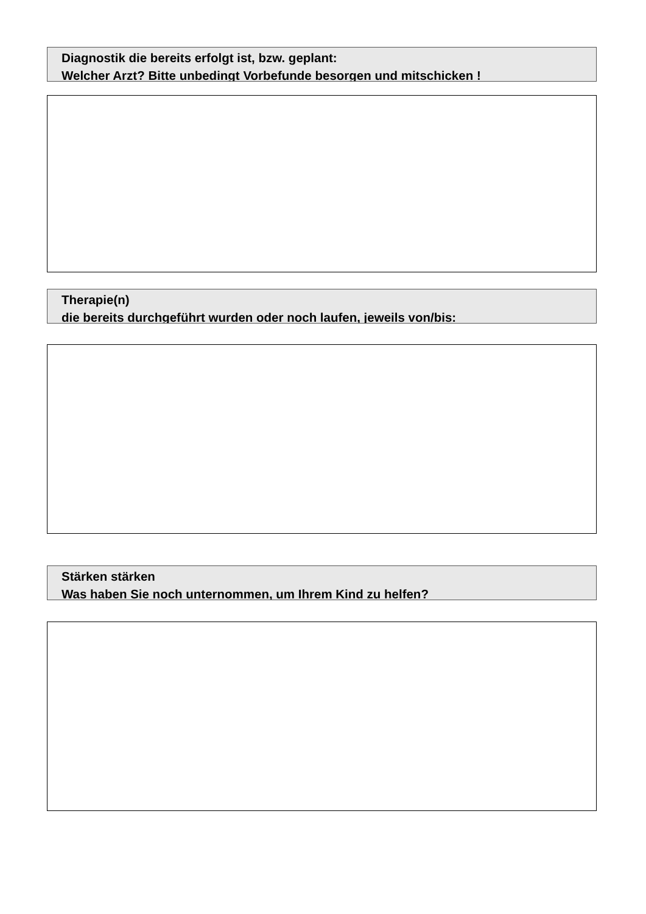Diagnostik die bereits erfolgt ist, bzw. geplant:
Welcher Arzt? Bitte unbedingt Vorbefunde besorgen und mitschicken !
Therapie(n)
die bereits durchgeführt wurden oder noch laufen, jeweils von/bis:
Stärken stärken
Was haben Sie noch unternommen, um Ihrem Kind zu helfen?